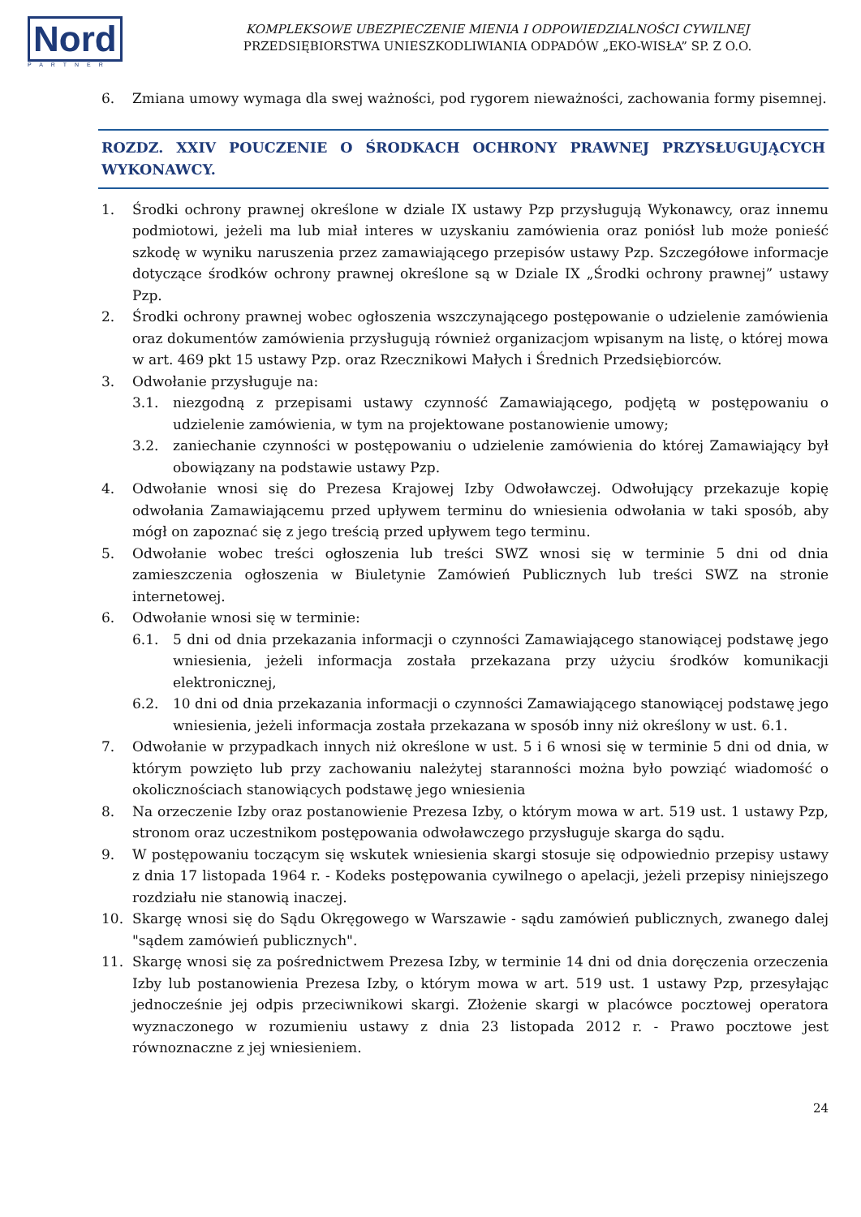Nord
PARTNER
KOMPLEKSOWE UBEZPIECZENIE MIENIA I ODPOWIEDZIALNOŚCI CYWILNEJ
PRZEDSIĘBIORSTWA UNIESZKODLIWIANIA ODPADÓW „EKO-WISŁA” SP. Z O.O.
6. Zmiana umowy wymaga dla swej ważności, pod rygorem nieważności, zachowania formy pisemnej.
ROZDZ. XXIV POUCZENIE O ŚRODKACH OCHRONY PRAWNEJ PRZYSŁUGUJĄCYCH WYKONAWCY.
1. Środki ochrony prawnej określone w dziale IX ustawy Pzp przysługują Wykonawcy, oraz innemu podmiotowi, jeżeli ma lub miał interes w uzyskaniu zamówienia oraz poniósł lub może ponieść szkodę w wyniku naruszenia przez zamawiającego przepisów ustawy Pzp. Szczegółowe informacje dotyczące środków ochrony prawnej określone są w Dziale IX „Środki ochrony prawnej” ustawy Pzp.
2. Środki ochrony prawnej wobec ogłoszenia wszczynającego postępowanie o udzielenie zamówienia oraz dokumentów zamówienia przysługują również organizacjom wpisanym na listę, o której mowa w art. 469 pkt 15 ustawy Pzp. oraz Rzecznikowi Małych i Średnich Przedsiębiorców.
3. Odwołanie przysługuje na:
3.1. niezgodną z przepisami ustawy czynność Zamawiającego, podjętą w postępowaniu o udzielenie zamówienia, w tym na projektowane postanowienie umowy;
3.2. zaniechanie czynności w postępowaniu o udzielenie zamówienia do której Zamawiający był obowiązany na podstawie ustawy Pzp.
4. Odwołanie wnosi się do Prezesa Krajowej Izby Odwoławczej. Odwołujący przekazuje kopię odwołania Zamawiającemu przed upływem terminu do wniesienia odwołania w taki sposób, aby mógł on zapoznać się z jego treścią przed upływem tego terminu.
5. Odwołanie wobec treści ogłoszenia lub treści SWZ wnosi się w terminie 5 dni od dnia zamieszczenia ogłoszenia w Biuletynie Zamówień Publicznych lub treści SWZ na stronie internetowej.
6. Odwołanie wnosi się w terminie:
6.1. 5 dni od dnia przekazania informacji o czynności Zamawiającego stanowiącej podstawę jego wniesienia, jeżeli informacja została przekazana przy użyciu środków komunikacji elektronicznej,
6.2. 10 dni od dnia przekazania informacji o czynności Zamawiającego stanowiącej podstawę jego wniesienia, jeżeli informacja została przekazana w sposób inny niż określony w ust. 6.1.
7. Odwołanie w przypadkach innych niż określone w ust. 5 i 6 wnosi się w terminie 5 dni od dnia, w którym powzięto lub przy zachowaniu należytej staranności można było powziąć wiadomość o okolicznościach stanowiących podstawę jego wniesienia
8. Na orzeczenie Izby oraz postanowienie Prezesa Izby, o którym mowa w art. 519 ust. 1 ustawy Pzp, stronom oraz uczestnikom postępowania odwoławczego przysługuje skarga do sądu.
9. W postępowaniu toczącym się wskutek wniesienia skargi stosuje się odpowiednio przepisy ustawy z dnia 17 listopada 1964 r. - Kodeks postępowania cywilnego o apelacji, jeżeli przepisy niniejszego rozdziału nie stanowią inaczej.
10. Skargę wnosi się do Sądu Okręgowego w Warszawie - sądu zamówień publicznych, zwanego dalej "sądem zamówień publicznych".
11. Skargę wnosi się za pośrednictwem Prezesa Izby, w terminie 14 dni od dnia doręczenia orzeczenia Izby lub postanowienia Prezesa Izby, o którym mowa w art. 519 ust. 1 ustawy Pzp, przesyłając jednocześnie jej odpis przeciwnikowi skargi. Złożenie skargi w placówce pocztowej operatora wyznaczonego w rozumieniu ustawy z dnia 23 listopada 2012 r. - Prawo pocztowe jest równoznaczne z jej wniesieniem.
24